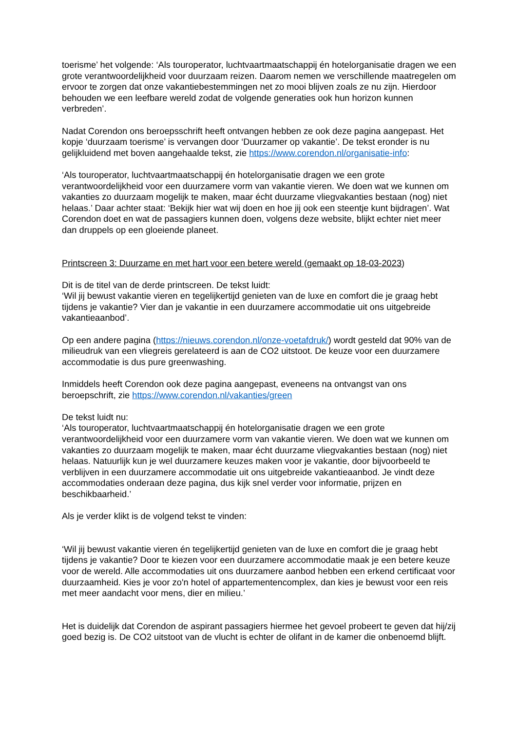toerisme’ het volgende: ‘Als touroperator, luchtvaartmaatschappij én hotelorganisatie dragen we een grote verantwoordelijkheid voor duurzaam reizen. Daarom nemen we verschillende maatregelen om ervoor te zorgen dat onze vakantiebestemmingen net zo mooi blijven zoals ze nu zijn. Hierdoor behouden we een leefbare wereld zodat de volgende generaties ook hun horizon kunnen verbreden’.
Nadat Corendon ons beroepsschrift heeft ontvangen hebben ze ook deze pagina aangepast. Het kopje ‘duurzaam toerisme’ is vervangen door ‘Duurzamer op vakantie’. De tekst eronder is nu gelijkluidend met boven aangehaalde tekst, zie https://www.corendon.nl/organisatie-info:
‘Als touroperator, luchtvaartmaatschappij én hotelorganisatie dragen we een grote verantwoordelijkheid voor een duurzamere vorm van vakantie vieren. We doen wat we kunnen om vakanties zo duurzaam mogelijk te maken, maar écht duurzame vliegvakanties bestaan (nog) niet helaas.’ Daar achter staat: ‘Bekijk hier wat wij doen en hoe jij ook een steentje kunt bijdragen’. Wat Corendon doet en wat de passagiers kunnen doen, volgens deze website, blijkt echter niet meer dan druppels op een gloeiende planeet.
Printscreen 3: Duurzame en met hart voor een betere wereld (gemaakt op 18-03-2023)
Dit is de titel van de derde printscreen. De tekst luidt:
‘Wil jij bewust vakantie vieren en tegelijkertijd genieten van de luxe en comfort die je graag hebt tijdens je vakantie? Vier dan je vakantie in een duurzamere accommodatie uit ons uitgebreide vakantieaanbod’.
Op een andere pagina (https://nieuws.corendon.nl/onze-voetafdruk/) wordt gesteld dat 90% van de milieudruk van een vliegreis gerelateerd is aan de CO2 uitstoot. De keuze voor een duurzamere accommodatie is dus pure greenwashing.
Inmiddels heeft Corendon ook deze pagina aangepast, eveneens na ontvangst van ons beroepschrift, zie https://www.corendon.nl/vakanties/green
De tekst luidt nu:
‘Als touroperator, luchtvaartmaatschappij én hotelorganisatie dragen we een grote verantwoordelijkheid voor een duurzamere vorm van vakantie vieren. We doen wat we kunnen om vakanties zo duurzaam mogelijk te maken, maar écht duurzame vliegvakanties bestaan (nog) niet helaas. Natuurlijk kun je wel duurzamere keuzes maken voor je vakantie, door bijvoorbeeld te verblijven in een duurzamere accommodatie uit ons uitgebreide vakantieaanbod. Je vindt deze accommodaties onderaan deze pagina, dus kijk snel verder voor informatie, prijzen en beschikbaarheid.’
Als je verder klikt is de volgend tekst te vinden:
‘Wil jij bewust vakantie vieren én tegelijkertijd genieten van de luxe en comfort die je graag hebt tijdens je vakantie? Door te kiezen voor een duurzamere accommodatie maak je een betere keuze voor de wereld. Alle accommodaties uit ons duurzamere aanbod hebben een erkend certificaat voor duurzaamheid. Kies je voor zo'n hotel of appartementencomplex, dan kies je bewust voor een reis met meer aandacht voor mens, dier en milieu.’
Het is duidelijk dat Corendon de aspirant passagiers hiermee het gevoel probeert te geven dat hij/zij goed bezig is. De CO2 uitstoot van de vlucht is echter de olifant in de kamer die onbenoemd blijft.